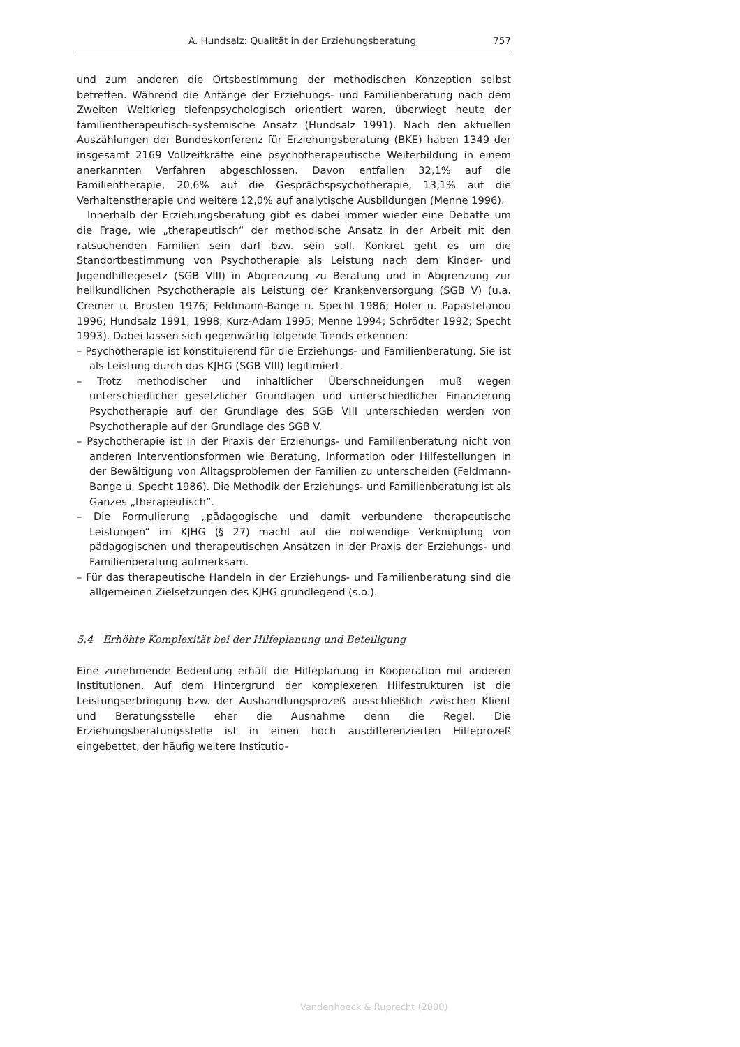A. Hundsalz: Qualität in der Erziehungsberatung 757
und zum anderen die Ortsbestimmung der methodischen Konzeption selbst betreffen. Während die Anfänge der Erziehungs- und Familienberatung nach dem Zweiten Weltkrieg tiefenpsychologisch orientiert waren, überwiegt heute der familientherapeutisch-systemische Ansatz (Hundsalz 1991). Nach den aktuellen Auszählungen der Bundeskonferenz für Erziehungsberatung (BKE) haben 1349 der insgesamt 2169 Vollzeitkräfte eine psychotherapeutische Weiterbildung in einem anerkannten Verfahren abgeschlossen. Davon entfallen 32,1% auf die Familientherapie, 20,6% auf die Gesprächspsychotherapie, 13,1% auf die Verhaltenstherapie und weitere 12,0% auf analytische Ausbildungen (Menne 1996).
Innerhalb der Erziehungsberatung gibt es dabei immer wieder eine Debatte um die Frage, wie „therapeutisch“ der methodische Ansatz in der Arbeit mit den ratsuchenden Familien sein darf bzw. sein soll. Konkret geht es um die Standortbestimmung von Psychotherapie als Leistung nach dem Kinder- und Jugendhilfegesetz (SGB VIII) in Abgrenzung zu Beratung und in Abgrenzung zur heilkundlichen Psychotherapie als Leistung der Krankenversorgung (SGB V) (u.a. Cremer u. Brusten 1976; Feldmann-Bange u. Specht 1986; Hofer u. Papastefanou 1996; Hundsalz 1991, 1998; Kurz-Adam 1995; Menne 1994; Schrödter 1992; Specht 1993). Dabei lassen sich gegenwärtig folgende Trends erkennen:
– Psychotherapie ist konstituierend für die Erziehungs- und Familienberatung. Sie ist als Leistung durch das KJHG (SGB VIII) legitimiert.
– Trotz methodischer und inhaltlicher Überschneidungen muß wegen unterschiedlicher gesetzlicher Grundlagen und unterschiedlicher Finanzierung Psychotherapie auf der Grundlage des SGB VIII unterschieden werden von Psychotherapie auf der Grundlage des SGB V.
– Psychotherapie ist in der Praxis der Erziehungs- und Familienberatung nicht von anderen Interventionsformen wie Beratung, Information oder Hilfestellungen in der Bewältigung von Alltagsproblemen der Familien zu unterscheiden (Feldmann-Bange u. Specht 1986). Die Methodik der Erziehungs- und Familienberatung ist als Ganzes „therapeutisch“.
– Die Formulierung „pädagogische und damit verbundene therapeutische Leistungen“ im KJHG (§ 27) macht auf die notwendige Verknüpfung von pädagogischen und therapeutischen Ansätzen in der Praxis der Erziehungs- und Familienberatung aufmerksam.
– Für das therapeutische Handeln in der Erziehungs- und Familienberatung sind die allgemeinen Zielsetzungen des KJHG grundlegend (s.o.).
5.4 Erhöhte Komplexität bei der Hilfeplanung und Beteiligung
Eine zunehmende Bedeutung erhält die Hilfeplanung in Kooperation mit anderen Institutionen. Auf dem Hintergrund der komplexeren Hilfestrukturen ist die Leistungserbringung bzw. der Aushandlungsprozeß ausschließlich zwischen Klient und Beratungsstelle eher die Ausnahme denn die Regel. Die Erziehungsberatungsstelle ist in einen hoch ausdifferenzierten Hilfeprozeß eingebettet, der häufig weitere Institutio-
Vandenhoeck & Ruprecht (2000)